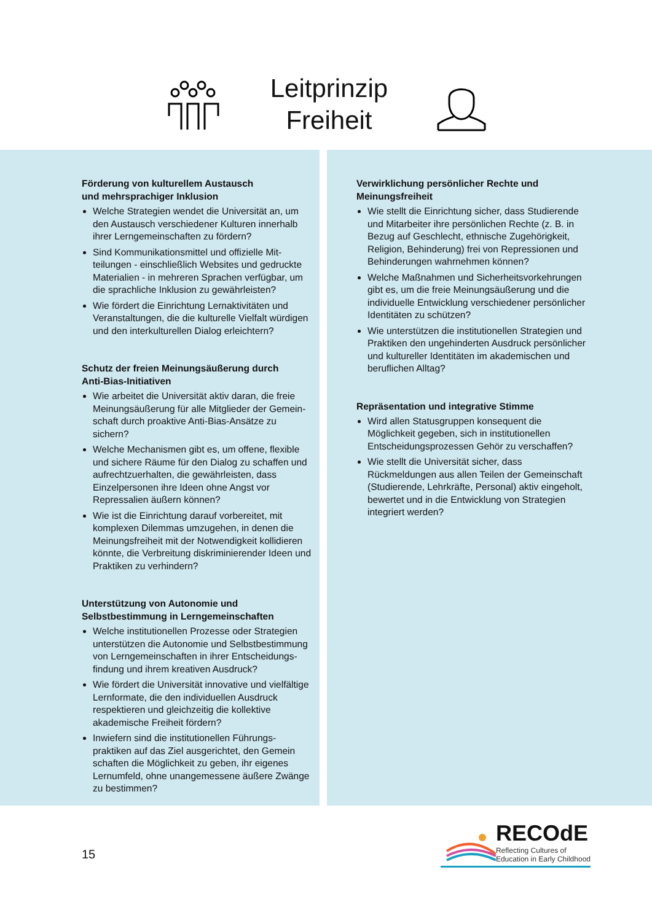Leitprinzip
Freiheit
Förderung von kulturellem Austausch
und mehrsprachiger Inklusion
Welche Strategien wendet die Universität an, um den Austausch verschiedener Kulturen innerhalb ihrer Lerngemeinschaften zu fördern?
Sind Kommunikationsmittel und offizielle Mit-teilungen - einschließlich Websites und gedruckte Materialien - in mehreren Sprachen verfügbar, um die sprachliche Inklusion zu gewährleisten?
Wie fördert die Einrichtung Lernaktivitäten und Veranstaltungen, die die kulturelle Vielfalt würdigen und den interkulturellen Dialog erleichtern?
Schutz der freien Meinungsäußerung durch
Anti-Bias-Initiativen
Wie arbeitet die Universität aktiv daran, die freie Meinungsäußerung für alle Mitglieder der Gemein-schaft durch proaktive Anti-Bias-Ansätze zu sichern?
Welche Mechanismen gibt es, um offene, flexible und sichere Räume für den Dialog zu schaffen und aufrechtzuerhalten, die gewährleisten, dass Einzelpersonen ihre Ideen ohne Angst vor Repressalien äußern können?
Wie ist die Einrichtung darauf vorbereitet, mit komplexen Dilemmas umzugehen, in denen die Meinungsfreiheit mit der Notwendigkeit kollidieren könnte, die Verbreitung diskriminierender Ideen und Praktiken zu verhindern?
Unterstützung von Autonomie und
Selbstbestimmung in Lerngemeinschaften
Welche institutionellen Prozesse oder Strategien unterstützen die Autonomie und Selbstbestimmung von Lerngemeinschaften in ihrer Entscheidungs-findung und ihrem kreativen Ausdruck?
Wie fördert die Universität innovative und vielfältige Lernformate, die den individuellen Ausdruck respektieren und gleichzeitig die kollektive akademische Freiheit fördern?
Inwiefern sind die institutionellen Führungs-praktiken auf das Ziel ausgerichtet, den Gemein schaften die Möglichkeit zu geben, ihr eigenes Lernumfeld, ohne unangemessene äußere Zwänge zu bestimmen?
Verwirklichung persönlicher Rechte und
Meinungsfreiheit
Wie stellt die Einrichtung sicher, dass Studierende und Mitarbeiter ihre persönlichen Rechte (z. B. in Bezug auf Geschlecht, ethnische Zugehörigkeit, Religion, Behinderung) frei von Repressionen und Behinderungen wahrnehmen können?
Welche Maßnahmen und Sicherheitsvorkehrungen gibt es, um die freie Meinungsäußerung und die individuelle Entwicklung verschiedener persönlicher Identitäten zu schützen?
Wie unterstützen die institutionellen Strategien und Praktiken den ungehinderten Ausdruck persönlicher und kultureller Identitäten im akademischen und beruflichen Alltag?
Repräsentation und integrative Stimme
Wird allen Statusgruppen konsequent die Möglichkeit gegeben, sich in institutionellen Entscheidungsprozessen Gehör zu verschaffen?
Wie stellt die Universität sicher, dass Rückmeldungen aus allen Teilen der Gemeinschaft (Studierende, Lehrkräfte, Personal) aktiv eingeholt, bewertet und in die Entwicklung von Strategien integriert werden?
15
RECOdE
Reflecting Cultures of
Education in Early Childhood